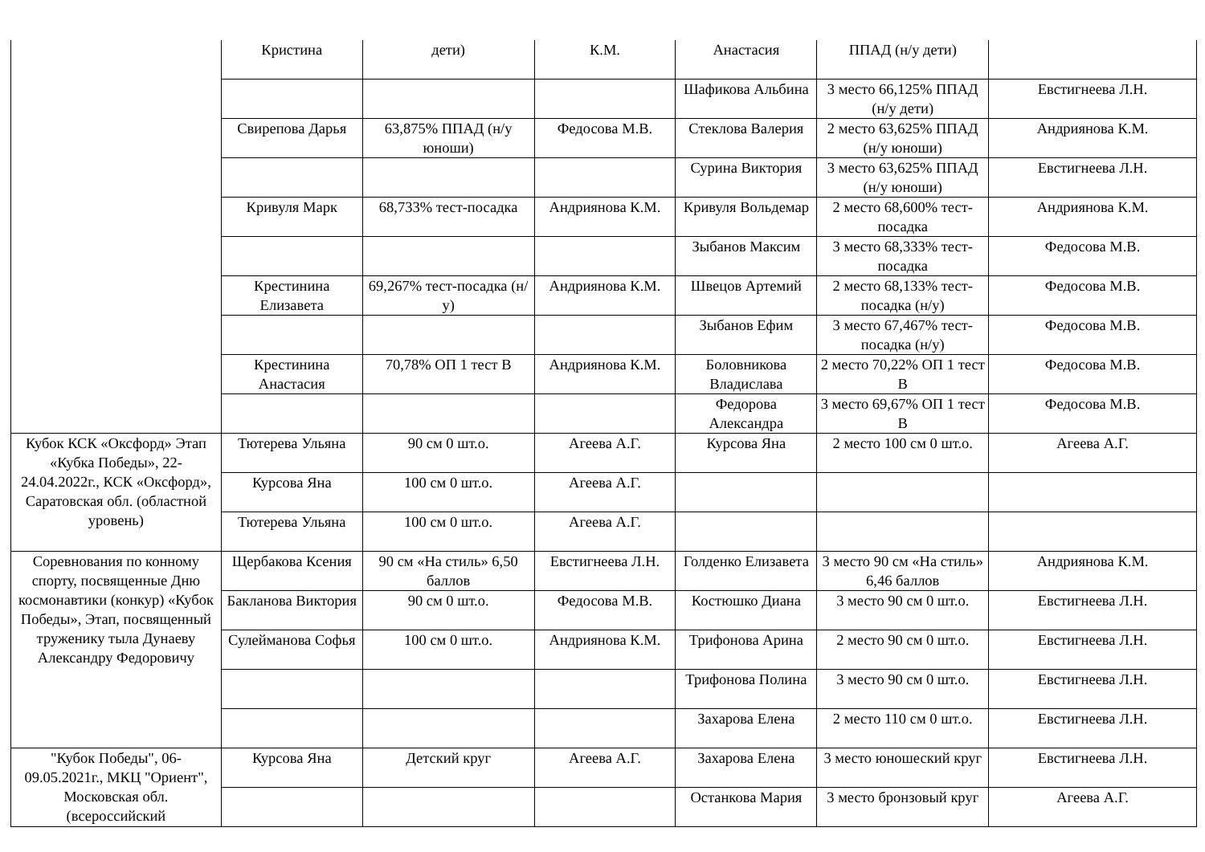| | Кристина | дети) | К.М. | Анастасия | ППАД (н/у дети) | |
| | | | | Шафикова Альбина | 3 место 66,125% ППАД (н/у дети) | Евстигнеева Л.Н. |
| | Свирепова Дарья | 63,875% ППАД (н/у юноши) | Федосова М.В. | Стеклова Валерия | 2 место 63,625% ППАД (н/у юноши) | Андриянова К.М. |
| | | | | Сурина Виктория | 3 место 63,625% ППАД (н/у юноши) | Евстигнеева Л.Н. |
| | Кривуля Марк | 68,733% тест-посадка | Андриянова К.М. | Кривуля Вольдемар | 2 место 68,600% тест-посадка | Андриянова К.М. |
| | | | | Зыбанов Максим | 3 место 68,333% тест-посадка | Федосова М.В. |
| | Крестинина Елизавета | 69,267% тест-посадка (н/у) | Андриянова К.М. | Швецов Артемий | 2 место 68,133% тест-посадка (н/у) | Федосова М.В. |
| | | | | Зыбанов Ефим | 3 место 67,467% тест-посадка (н/у) | Федосова М.В. |
| | Крестинина Анастасия | 70,78% ОП 1 тест В | Андриянова К.М. | Боловникова Владислава | 2 место 70,22% ОП 1 тест В | Федосова М.В. |
| | | | | Федорова Александра | 3 место 69,67% ОП 1 тест В | Федосова М.В. |
| Кубок КСК «Оксфорд» Этап «Кубка Победы», 22-24.04.2022г., КСК «Оксфорд», Саратовская обл. (областной уровень) | Тютерева Ульяна | 90 см 0 шт.о. | Агеева А.Г. | Курсова Яна | 2 место 100 см 0 шт.о. | Агеева А.Г. |
| | Курсова Яна | 100 см 0 шт.о. | Агеева А.Г. | | | |
| | Тютерева Ульяна | 100 см 0 шт.о. | Агеева А.Г. | | | |
| Соревнования по конному спорту, посвященные Дню космонавтики (конкур) «Кубок Победы», Этап, посвященный труженику тыла Дунаеву Александру Федоровичу | Щербакова Ксения | 90 см «На стиль» 6,50 баллов | Евстигнеева Л.Н. | Голденко Елизавета | 3 место 90 см «На стиль» 6,46 баллов | Андриянова К.М. |
| | Бакланова Виктория | 90 см 0 шт.о. | Федосова М.В. | Костюшко Диана | 3 место 90 см 0 шт.о. | Евстигнеева Л.Н. |
| | Сулейманова Софья | 100 см 0 шт.о. | Андриянова К.М. | Трифонова Арина | 2 место 90 см 0 шт.о. | Евстигнеева Л.Н. |
| | | | | Трифонова Полина | 3 место 90 см 0 шт.о. | Евстигнеева Л.Н. |
| | | | | Захарова Елена | 2 место 110 см 0 шт.о. | Евстигнеева Л.Н. |
| "Кубок Победы", 06-09.05.2021г., МКЦ "Ориент", Московская обл. (всероссийский | Курсова Яна | Детский круг | Агеева А.Г. | Захарова Елена | 3 место юношеский круг | Евстигнеева Л.Н. |
| | | | | Останкова Мария | 3 место бронзовый круг | Агеева А.Г. |